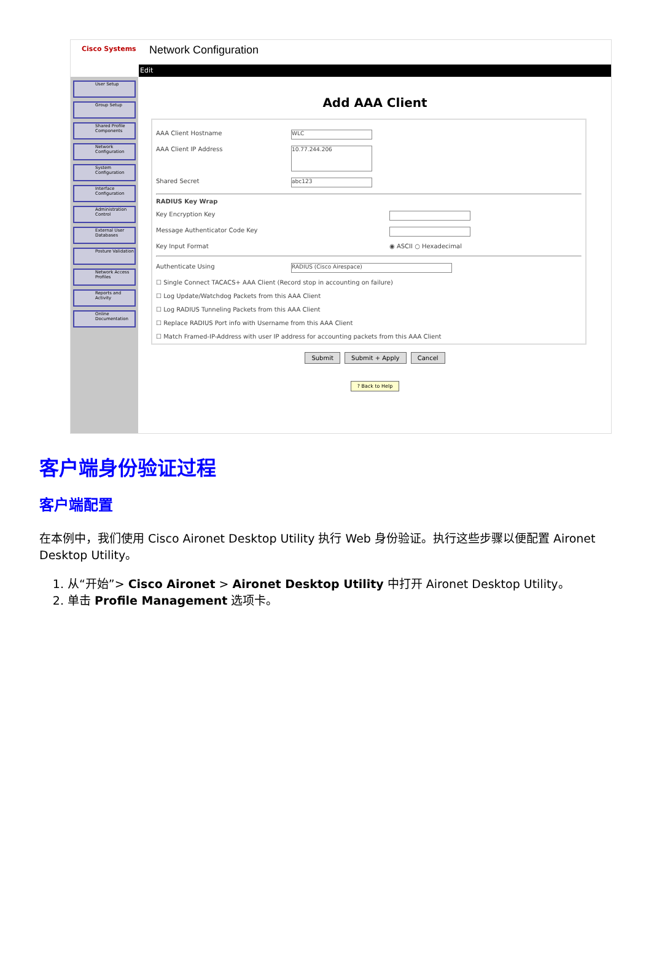Cisco Systems
Network Configuration
User Setup
Group Setup
Shared Profile Components
Network Configuration
System Configuration
Interface Configuration
Administration Control
External User Databases
Posture Validation
Network Access Profiles
Reports and Activity
Online Documentation
Edit
Add AAA Client
AAA Client Hostname WLC
AAA Client IP Address 10.77.244.206
Shared Secret abc123
RADIUS Key Wrap
Key Encryption Key
Message Authenticator Code Key
Key Input Format ◉ ASCII ○ Hexadecimal
Authenticate Using RADIUS (Cisco Airespace)
☐ Single Connect TACACS+ AAA Client (Record stop in accounting on failure)
☐ Log Update/Watchdog Packets from this AAA Client
☐ Log RADIUS Tunneling Packets from this AAA Client
☐ Replace RADIUS Port info with Username from this AAA Client
☐ Match Framed-IP-Address with user IP address for accounting packets from this AAA Client
Submit Submit + Apply Cancel
? Back to Help
客户端身份验证过程
客户端配置
在本例中，我们使用 Cisco Aironet Desktop Utility 执行 Web 身份验证。执行这些步骤以便配置 Aironet Desktop Utility。
1. 从“开始”> Cisco Aironet > Aironet Desktop Utility 中打开 Aironet Desktop Utility。
2. 单击 Profile Management 选项卡。